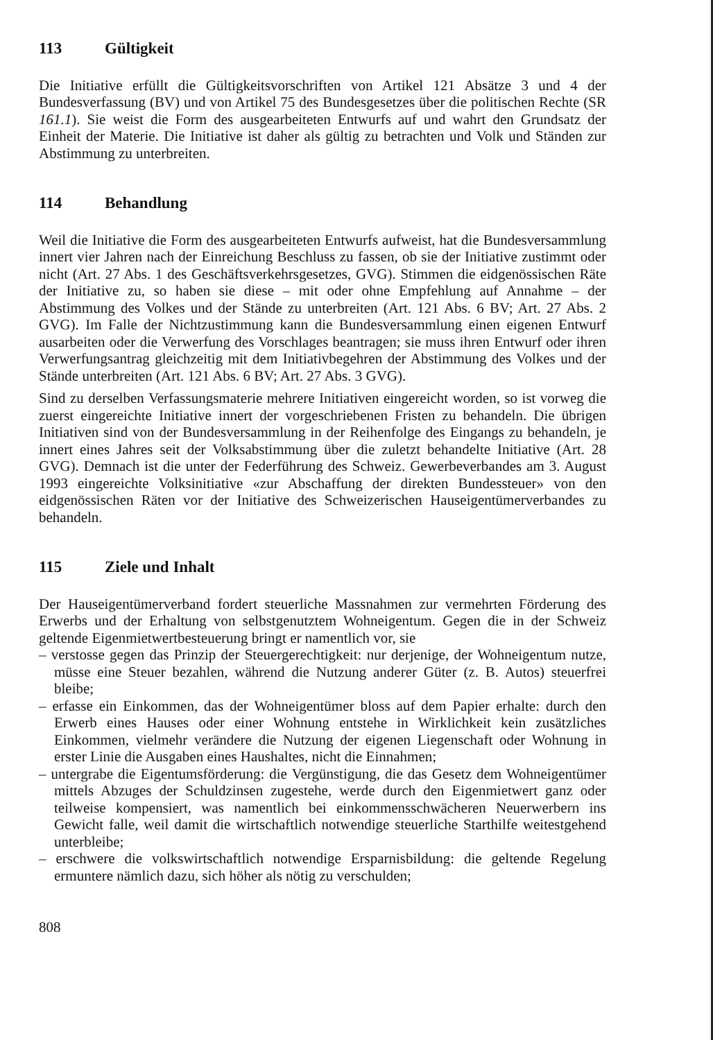113 Gültigkeit
Die Initiative erfüllt die Gültigkeitsvorschriften von Artikel 121 Absätze 3 und 4 der Bundesverfassung (BV) und von Artikel 75 des Bundesgesetzes über die politischen Rechte (SR 161.1). Sie weist die Form des ausgearbeiteten Entwurfs auf und wahrt den Grundsatz der Einheit der Materie. Die Initiative ist daher als gültig zu betrachten und Volk und Ständen zur Abstimmung zu unterbreiten.
114 Behandlung
Weil die Initiative die Form des ausgearbeiteten Entwurfs aufweist, hat die Bundesversammlung innert vier Jahren nach der Einreichung Beschluss zu fassen, ob sie der Initiative zustimmt oder nicht (Art. 27 Abs. 1 des Geschäftsverkehrsgesetzes, GVG). Stimmen die eidgenössischen Räte der Initiative zu, so haben sie diese – mit oder ohne Empfehlung auf Annahme – der Abstimmung des Volkes und der Stände zu unterbreiten (Art. 121 Abs. 6 BV; Art. 27 Abs. 2 GVG). Im Falle der Nichtzustimmung kann die Bundesversammlung einen eigenen Entwurf ausarbeiten oder die Verwerfung des Vorschlages beantragen; sie muss ihren Entwurf oder ihren Verwerfungsantrag gleichzeitig mit dem Initiativbegehren der Abstimmung des Volkes und der Stände unterbreiten (Art. 121 Abs. 6 BV; Art. 27 Abs. 3 GVG).
Sind zu derselben Verfassungsmaterie mehrere Initiativen eingereicht worden, so ist vorweg die zuerst eingereichte Initiative innert der vorgeschriebenen Fristen zu behandeln. Die übrigen Initiativen sind von der Bundesversammlung in der Reihenfolge des Eingangs zu behandeln, je innert eines Jahres seit der Volksabstimmung über die zuletzt behandelte Initiative (Art. 28 GVG). Demnach ist die unter der Federführung des Schweiz. Gewerbeverbandes am 3. August 1993 eingereichte Volksinitiative «zur Abschaffung der direkten Bundessteuer» von den eidgenössischen Räten vor der Initiative des Schweizerischen Hauseigentümerverbandes zu behandeln.
115 Ziele und Inhalt
Der Hauseigentümerverband fordert steuerliche Massnahmen zur vermehrten Förderung des Erwerbs und der Erhaltung von selbstgenutztem Wohneigentum. Gegen die in der Schweiz geltende Eigenmietwertbesteuerung bringt er namentlich vor, sie
– verstosse gegen das Prinzip der Steuergerechtigkeit: nur derjenige, der Wohneigentum nutze, müsse eine Steuer bezahlen, während die Nutzung anderer Güter (z. B. Autos) steuerfrei bleibe;
– erfasse ein Einkommen, das der Wohneigentümer bloss auf dem Papier erhalte: durch den Erwerb eines Hauses oder einer Wohnung entstehe in Wirklichkeit kein zusätzliches Einkommen, vielmehr verändere die Nutzung der eigenen Liegenschaft oder Wohnung in erster Linie die Ausgaben eines Haushaltes, nicht die Einnahmen;
– untergrabe die Eigentumsförderung: die Vergünstigung, die das Gesetz dem Wohneigentümer mittels Abzuges der Schuldzinsen zugestehe, werde durch den Eigenmietwert ganz oder teilweise kompensiert, was namentlich bei einkommensschwächeren Neuerwerbern ins Gewicht falle, weil damit die wirtschaftlich notwendige steuerliche Starthilfe weitestgehend unterbleibe;
– erschwere die volkswirtschaftlich notwendige Ersparnisbildung: die geltende Regelung ermuntere nämlich dazu, sich höher als nötig zu verschulden;
808